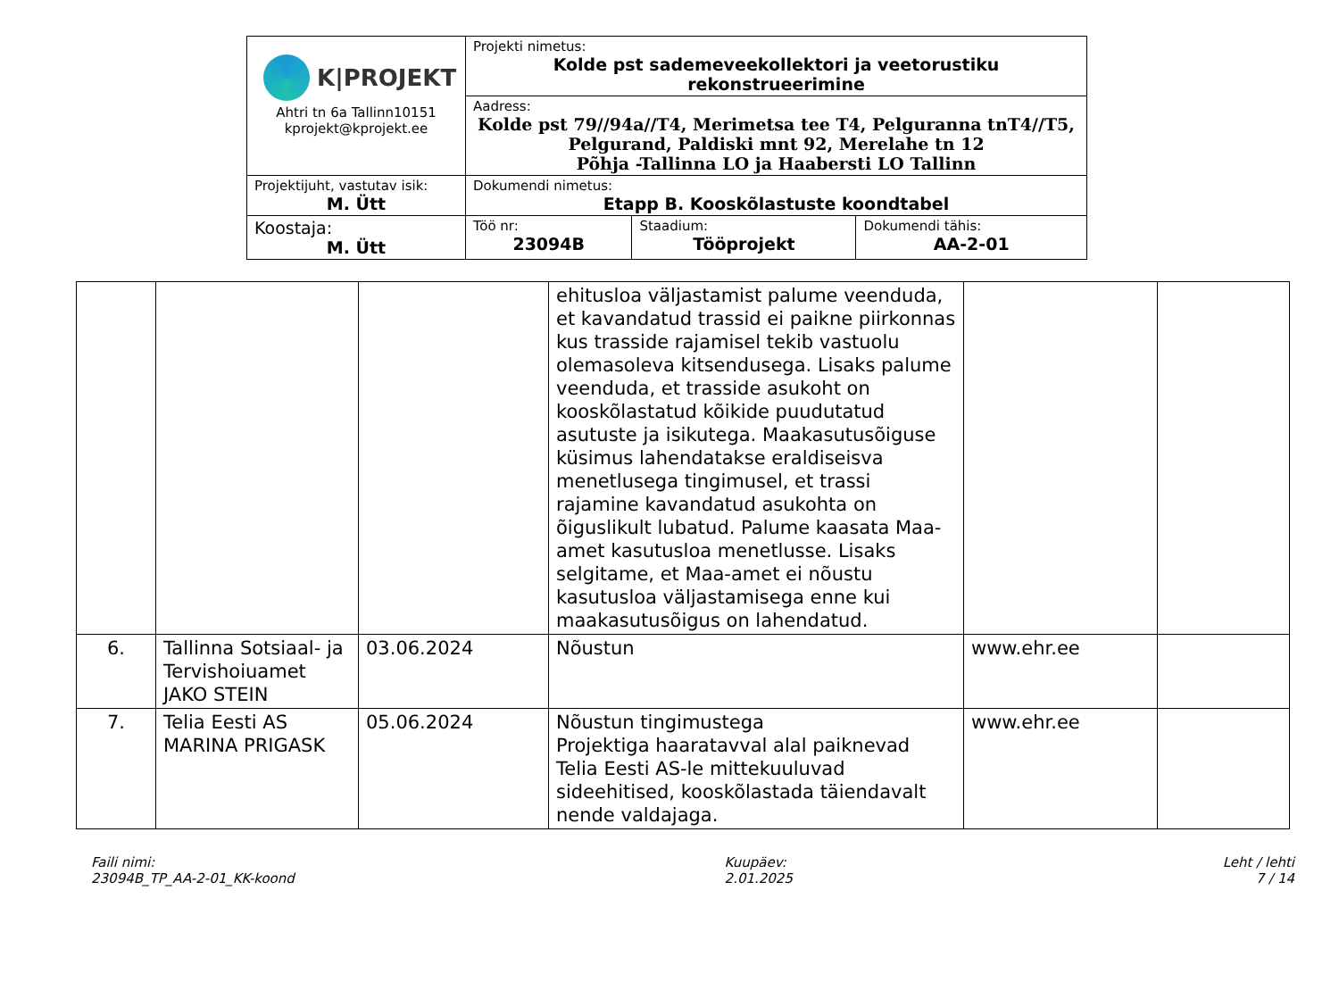| K/PROJEKT Ahtri tn 6a Tallinn10151 kprojekt@kprojekt.ee | Projekti nimetus: Kolde pst sademeveekollektori ja veetorustiku rekonstrueerimine | | |
| | Aadress: Kolde pst 79//94a//T4, Merimetsa tee T4, Pelguranna tnT4//T5, Pelgurand, Paldiski mnt 92, Merelahe tn 12 Põhja -Tallinna LO ja Haabersti LO Tallinn | | |
| Projektijuht, vastutav isik: M. Ütt | Dokumendi nimetus: Etapp B. Kooskõlastuste koondtabel | | |
| Koostaja: M. Ütt | Töö nr: 23094B | Staadium: Tööprojekt | Dokumendi tähis: AA-2-01 |
| | | | ehitusloa väljastamist palume veenduda, et kavandatud trassid ei paikne piirkonnas kus trasside rajamisel tekib vastuolu olemasoleva kitsendusega. Lisaks palume veenduda, et trasside asukoht on kooskõlastatud kõikide puudutatud asutuste ja isikutega. Maakasutusõiguse küsimus lahendatakse eraldiseisva menetlusega tingimusel, et trassi rajamine kavandatud asukohta on õiguslikult lubatud. Palume kaasata Maa-amet kasutusloa menetlusse. Lisaks selgitame, et Maa-amet ei nõustu kasutusloa väljastamisega enne kui maakasutusõigus on lahendatud. | | |
| 6. | Tallinna Sotsiaal- ja Tervishoiuamet JAKO STEIN | 03.06.2024 | Nõustun | www.ehr.ee | |
| 7. | Telia Eesti AS MARINA PRIGASK | 05.06.2024 | Nõustun tingimustega Projektiga haaratavval alal paiknevad Telia Eesti AS-le mittekuuluvad sideehitised, kooskõlastada täiendavalt nende valdajaga. | www.ehr.ee | |
Faili nimi:
23094B_TP_AA-2-01_KK-koond
Kuupäev:
2.01.2025
Leht / lehti
7 / 14